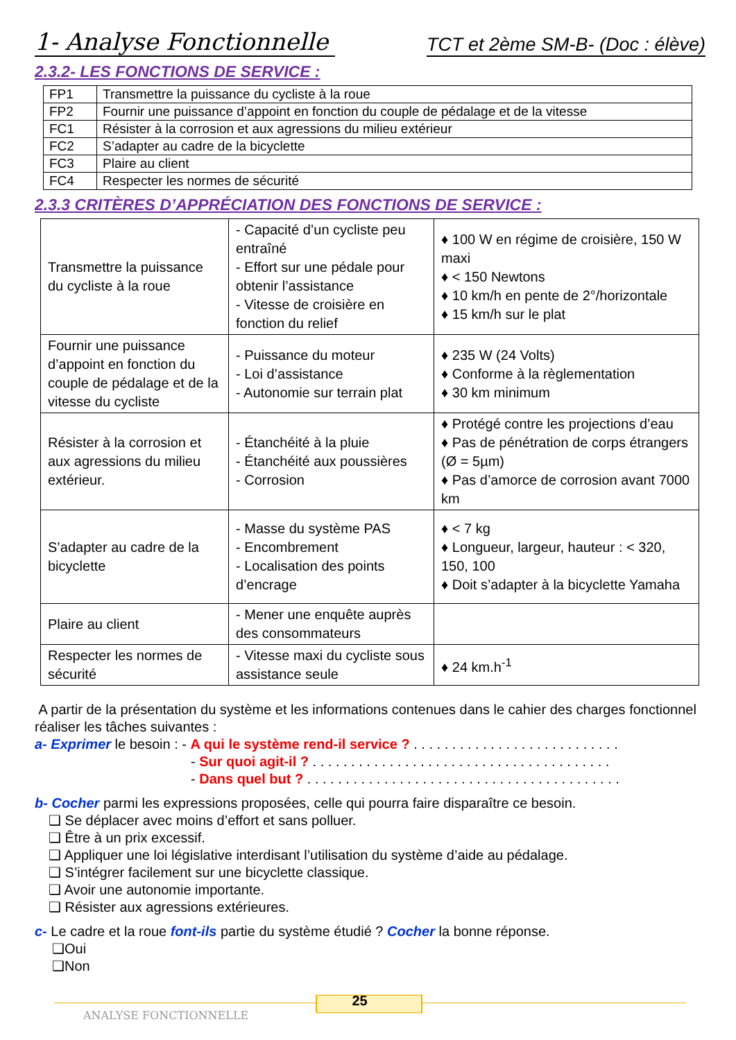1- Analyse Fonctionnelle
TCT et 2ème SM-B- (Doc : élève)
2.3.2- LES FONCTIONS DE SERVICE :
| FP1 | Transmettre la puissance du cycliste à la roue |
| FP2 | Fournir une puissance d’appoint en fonction du couple de pédalage et de la vitesse |
| FC1 | Résister à la corrosion et aux agressions du milieu extérieur |
| FC2 | S’adapter au cadre de la bicyclette |
| FC3 | Plaire au client |
| FC4 | Respecter les normes de sécurité |
2.3.3 CRITÈRES D’APPRÉCIATION DES FONCTIONS DE SERVICE :
| Transmettre la puissance du cycliste à la roue | - Capacité d’un cycliste peu entraîné - Effort sur une pédale pour obtenir l’assistance - Vitesse de croisière en fonction du relief | ♦ 100 W en régime de croisière, 150 W maxi ♦ < 150 Newtons ♦ 10 km/h en pente de 2°/horizontale ♦ 15 km/h sur le plat |
| Fournir une puissance d’appoint en fonction du couple de pédalage et de la vitesse du cycliste | - Puissance du moteur - Loi d’assistance - Autonomie sur terrain plat | ♦ 235 W (24 Volts) ♦ Conforme à la règlementation ♦ 30 km minimum |
| Résister à la corrosion et aux agressions du milieu extérieur. | - Étanchéité à la pluie - Étanchéité aux poussières - Corrosion | ♦ Protégé contre les projections d’eau ♦ Pas de pénétration de corps étrangers (Ø = 5µm) ♦ Pas d’amorce de corrosion avant 7000 km |
| S’adapter au cadre de la bicyclette | - Masse du système PAS - Encombrement - Localisation des points d’encrage | ♦ < 7 kg ♦ Longueur, largeur, hauteur : < 320, 150, 100 ♦ Doit s’adapter à la bicyclette Yamaha |
| Plaire au client | - Mener une enquête auprès des consommateurs | |
| Respecter les normes de sécurité | - Vitesse maxi du cycliste sous assistance seule | ♦ 24 km.h<sup>-1</sup> |
A partir de la présentation du système et les informations contenues dans le cahier des charges fonctionnel réaliser les tâches suivantes :
a- Exprimer le besoin : - A qui le système rend-il service ? . . . . . . . . . . . . . . . . . . . . . . . . . . .
- Sur quoi agit-il ? . . . . . . . . . . . . . . . . . . . . . . . . . . . . . . . . . . . . . . .
- Dans quel but ? . . . . . . . . . . . . . . . . . . . . . . . . . . . . . . . . . . . . . . . . .
b- Cocher parmi les expressions proposées, celle qui pourra faire disparaître ce besoin.
❑ Se déplacer avec moins d’effort et sans polluer.
❑ Être à un prix excessif.
❑ Appliquer une loi législative interdisant l’utilisation du système d’aide au pédalage.
❑ S’intégrer facilement sur une bicyclette classique.
❑ Avoir une autonomie importante.
❑ Résister aux agressions extérieures.
c- Le cadre et la roue font-ils partie du système étudié ? Cocher la bonne réponse.
❑Oui
❑Non
25
ANALYSE FONCTIONNELLE